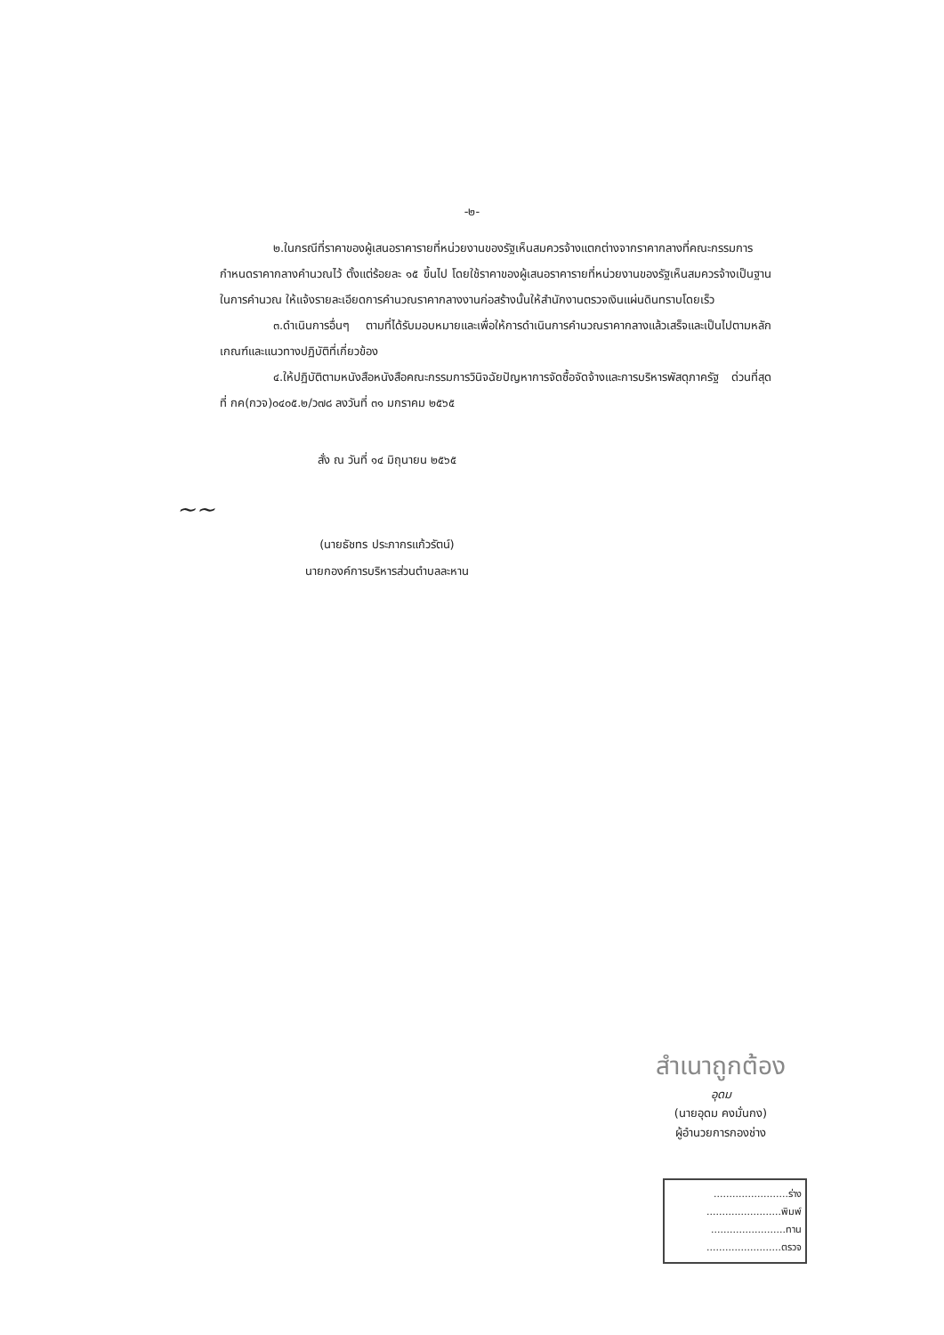-๒-
๒.ในกรณีที่ราคาของผู้เสนอราคารายที่หน่วยงานของรัฐเห็นสมควรจ้างแตกต่างจากราคากลางที่คณะกรรมการกำหนดราคากลางคำนวณไว้ ตั้งแต่ร้อยละ ๑๕ ขึ้นไป โดยใช้ราคาของผู้เสนอราคารายที่หน่วยงานของรัฐเห็นสมควรจ้างเป็นฐานในการคำนวณ ให้แจ้งรายละเอียดการคำนวณราคากลางงานก่อสร้างนั้นให้สำนักงานตรวจเงินแผ่นดินทราบโดยเร็ว
๓.ดำเนินการอื่นๆ ตามที่ได้รับมอบหมายและเพื่อให้การดำเนินการคำนวณราคากลางแล้วเสร็จและเป็นไปตามหลักเกณฑ์และแนวทางปฏิบัติที่เกี่ยวข้อง
๔.ให้ปฏิบัติตามหนังสือหนังสือคณะกรรมการวินิจฉัยปัญหาการจัดซื้อจัดจ้างและการบริหารพัสดุภาครัฐ ด่วนที่สุด ที่ กค(กวจ)๐๔๐๕.๒/ว๗๘ ลงวันที่ ๓๑ มกราคม ๒๕๖๕
สั่ง ณ วันที่ ๑๔ มิถุนายน ๒๕๖๕
~~
(นายธัชทร ประภากรแก้วรัตน์)
นายกองค์การบริหารส่วนตำบลละหาน
สำเนาถูกต้อง
อุดม
(นายอุดม คงมั่นกง)
ผู้อำนวยการกองช่าง
........................ร่าง
........................พิมพ์
........................ทาน
........................ตรวจ